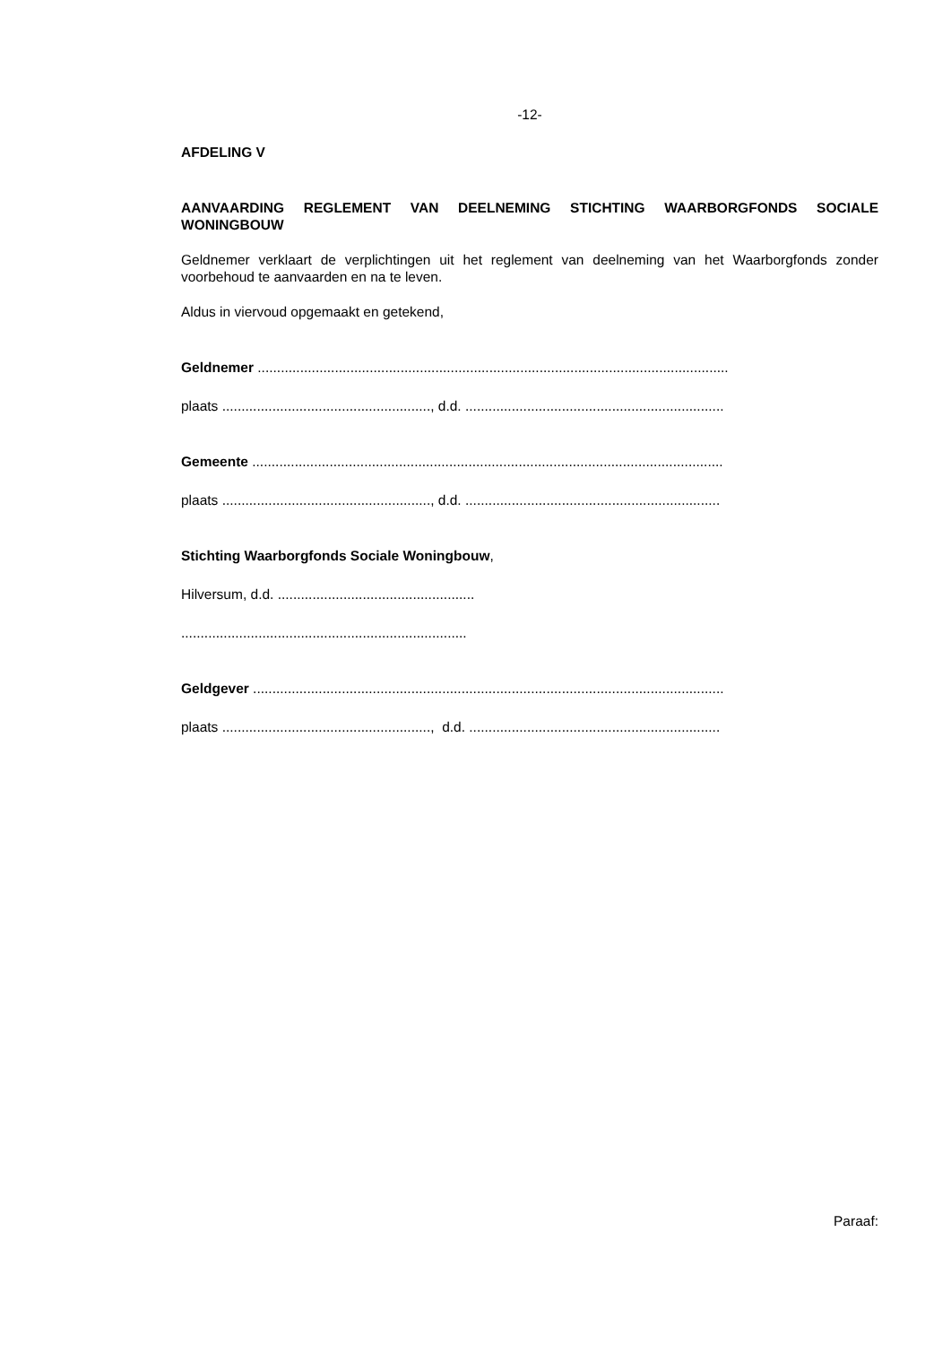-12-
AFDELING V
AANVAARDING REGLEMENT VAN DEELNEMING STICHTING WAARBORGFONDS SOCIALE WONINGBOUW
Geldnemer verklaart de verplichtingen uit het reglement van deelneming van het Waarborgfonds zonder voorbehoud te aanvaarden en na te leven.
Aldus in viervoud opgemaakt en getekend,
Geldnemer ..........................................................................................................................
plaats ......................................................, d.d. ...................................................................
Gemeente ..........................................................................................................................
plaats ......................................................, d.d. ..................................................................
Stichting Waarborgfonds Sociale Woningbouw,
Hilversum, d.d. ...................................................
..........................................................................
Geldgever ..........................................................................................................................
plaats ......................................................, d.d. .................................................................
Paraaf: